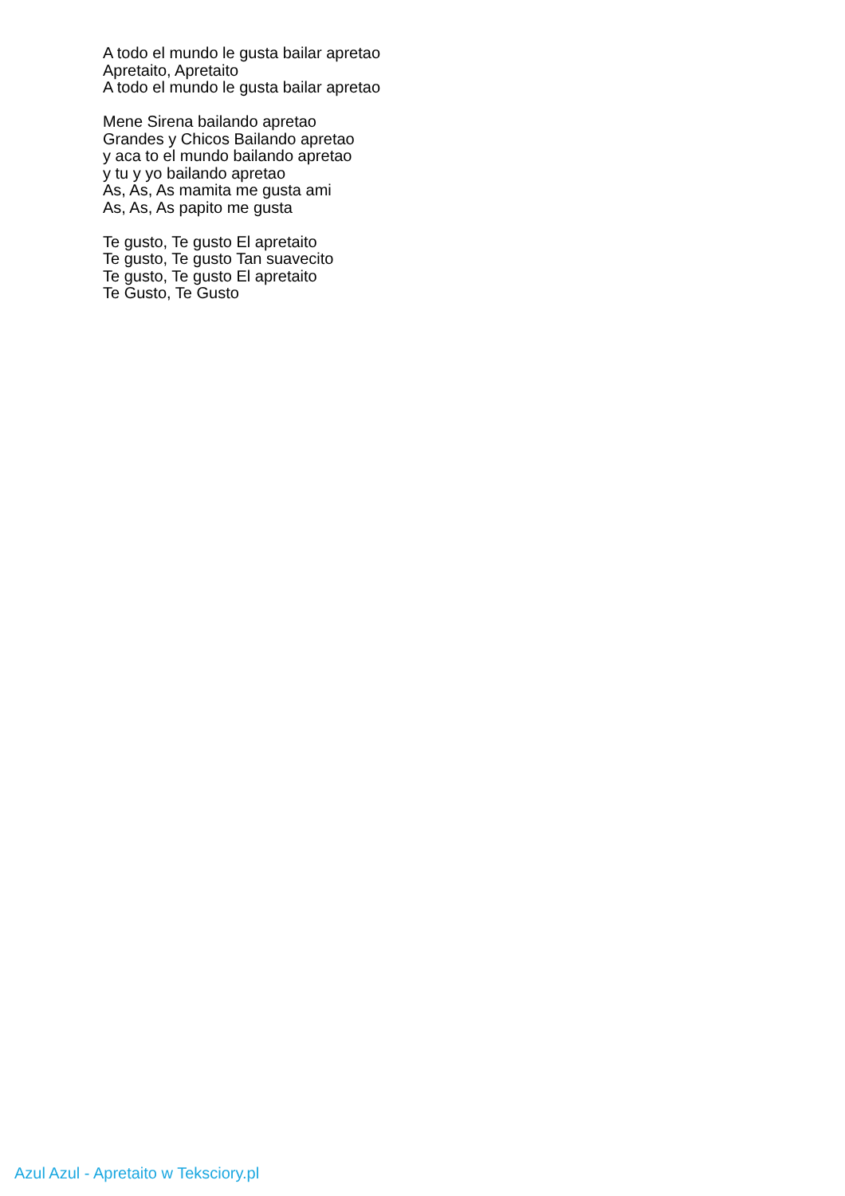A todo el mundo le gusta bailar apretao
Apretaito, Apretaito
A todo el mundo le gusta bailar apretao
Mene Sirena bailando apretao
Grandes y Chicos Bailando apretao
y aca to el mundo bailando apretao
y tu y yo bailando apretao
As, As, As mamita me gusta ami
As, As, As papito me gusta
Te gusto, Te gusto El apretaito
Te gusto, Te gusto Tan suavecito
Te gusto, Te gusto El apretaito
Te Gusto, Te Gusto
Azul Azul - Apretaito w Teksciory.pl